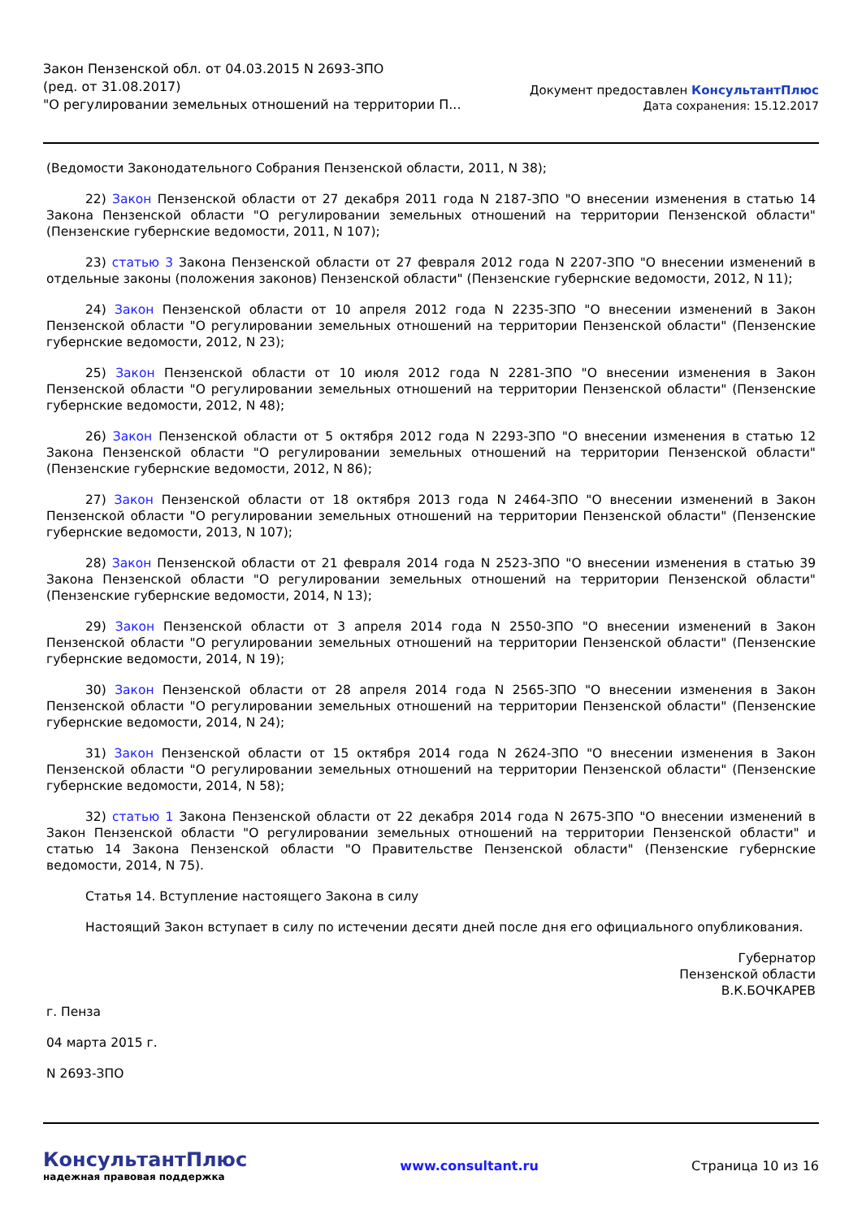Закон Пензенской обл. от 04.03.2015 N 2693-ЗПО
(ред. от 31.08.2017)
"О регулировании земельных отношений на территории П...
Документ предоставлен КонсультантПлюс
Дата сохранения: 15.12.2017
(Ведомости Законодательного Собрания Пензенской области, 2011, N 38);
22) Закон Пензенской области от 27 декабря 2011 года N 2187-ЗПО "О внесении изменения в статью 14 Закона Пензенской области "О регулировании земельных отношений на территории Пензенской области" (Пензенские губернские ведомости, 2011, N 107);
23) статью 3 Закона Пензенской области от 27 февраля 2012 года N 2207-ЗПО "О внесении изменений в отдельные законы (положения законов) Пензенской области" (Пензенские губернские ведомости, 2012, N 11);
24) Закон Пензенской области от 10 апреля 2012 года N 2235-ЗПО "О внесении изменений в Закон Пензенской области "О регулировании земельных отношений на территории Пензенской области" (Пензенские губернские ведомости, 2012, N 23);
25) Закон Пензенской области от 10 июля 2012 года N 2281-ЗПО "О внесении изменения в Закон Пензенской области "О регулировании земельных отношений на территории Пензенской области" (Пензенские губернские ведомости, 2012, N 48);
26) Закон Пензенской области от 5 октября 2012 года N 2293-ЗПО "О внесении изменения в статью 12 Закона Пензенской области "О регулировании земельных отношений на территории Пензенской области" (Пензенские губернские ведомости, 2012, N 86);
27) Закон Пензенской области от 18 октября 2013 года N 2464-ЗПО "О внесении изменений в Закон Пензенской области "О регулировании земельных отношений на территории Пензенской области" (Пензенские губернские ведомости, 2013, N 107);
28) Закон Пензенской области от 21 февраля 2014 года N 2523-ЗПО "О внесении изменения в статью 39 Закона Пензенской области "О регулировании земельных отношений на территории Пензенской области" (Пензенские губернские ведомости, 2014, N 13);
29) Закон Пензенской области от 3 апреля 2014 года N 2550-ЗПО "О внесении изменений в Закон Пензенской области "О регулировании земельных отношений на территории Пензенской области" (Пензенские губернские ведомости, 2014, N 19);
30) Закон Пензенской области от 28 апреля 2014 года N 2565-ЗПО "О внесении изменения в Закон Пензенской области "О регулировании земельных отношений на территории Пензенской области" (Пензенские губернские ведомости, 2014, N 24);
31) Закон Пензенской области от 15 октября 2014 года N 2624-ЗПО "О внесении изменения в Закон Пензенской области "О регулировании земельных отношений на территории Пензенской области" (Пензенские губернские ведомости, 2014, N 58);
32) статью 1 Закона Пензенской области от 22 декабря 2014 года N 2675-ЗПО "О внесении изменений в Закон Пензенской области "О регулировании земельных отношений на территории Пензенской области" и статью 14 Закона Пензенской области "О Правительстве Пензенской области" (Пензенские губернские ведомости, 2014, N 75).
Статья 14. Вступление настоящего Закона в силу
Настоящий Закон вступает в силу по истечении десяти дней после дня его официального опубликования.
Губернатор
Пензенской области
В.К.БОЧКАРЕВ
г. Пенза
04 марта 2015 г.
N 2693-ЗПО
КонсультантПлюс
надежная правовая поддержка
www.consultant.ru Страница 10 из 16